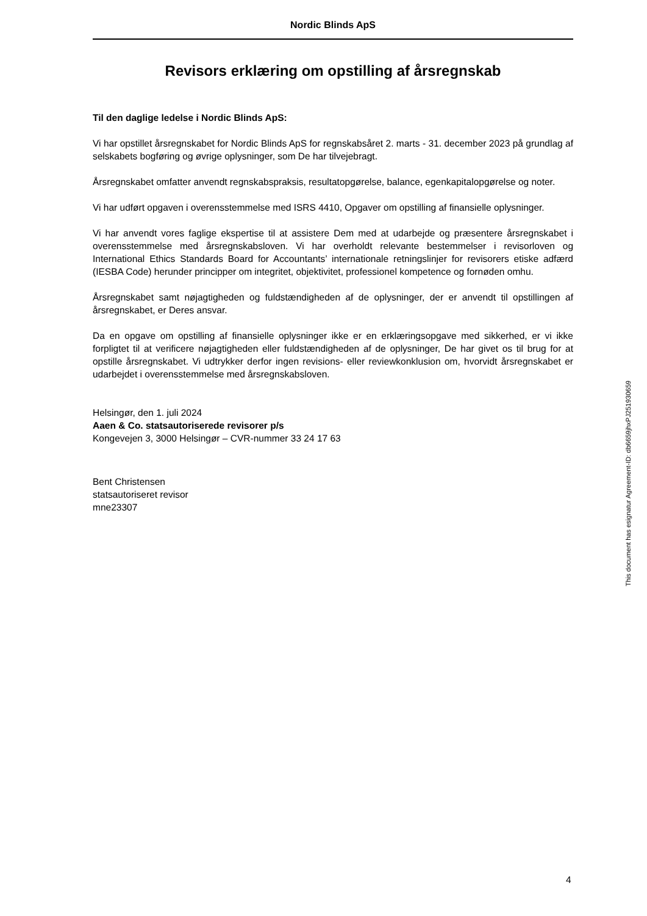Nordic Blinds ApS
Revisors erklæring om opstilling af årsregnskab
Til den daglige ledelse i Nordic Blinds ApS:
Vi har opstillet årsregnskabet for Nordic Blinds ApS for regnskabsåret 2. marts - 31. december 2023 på grundlag af selskabets bogføring og øvrige oplysninger, som De har tilvejebragt.
Årsregnskabet omfatter anvendt regnskabspraksis, resultatopgørelse, balance, egenkapitalopgørelse og noter.
Vi har udført opgaven i overensstemmelse med ISRS 4410, Opgaver om opstilling af finansielle oplysninger.
Vi har anvendt vores faglige ekspertise til at assistere Dem med at udarbejde og præsentere årsregnskabet i overensstemmelse med årsregnskabsloven. Vi har overholdt relevante bestemmelser i revisorloven og International Ethics Standards Board for Accountants’ internationale retningslinjer for revisorers etiske adfærd (IESBA Code) herunder principper om integritet, objektivitet, professionel kompetence og fornøden omhu.
Årsregnskabet samt nøjagtigheden og fuldstændigheden af de oplysninger, der er anvendt til opstillingen af årsregnskabet, er Deres ansvar.
Da en opgave om opstilling af finansielle oplysninger ikke er en erklæringsopgave med sikkerhed, er vi ikke forpligtet til at verificere nøjagtigheden eller fuldstændigheden af de oplysninger, De har givet os til brug for at opstille årsregnskabet. Vi udtrykker derfor ingen revisions- eller reviewkonklusion om, hvorvidt årsregnskabet er udarbejdet i overensstemmelse med årsregnskabsloven.
Helsingør, den 1. juli 2024
Aaen & Co. statsautoriserede revisorer p/s
Kongevejen 3, 3000 Helsingør – CVR-nummer 33 24 17 63
Bent Christensen
statsautoriseret revisor
mne23307
This document has esignatur Agreement-ID: db6659jhxPJ251930659
4